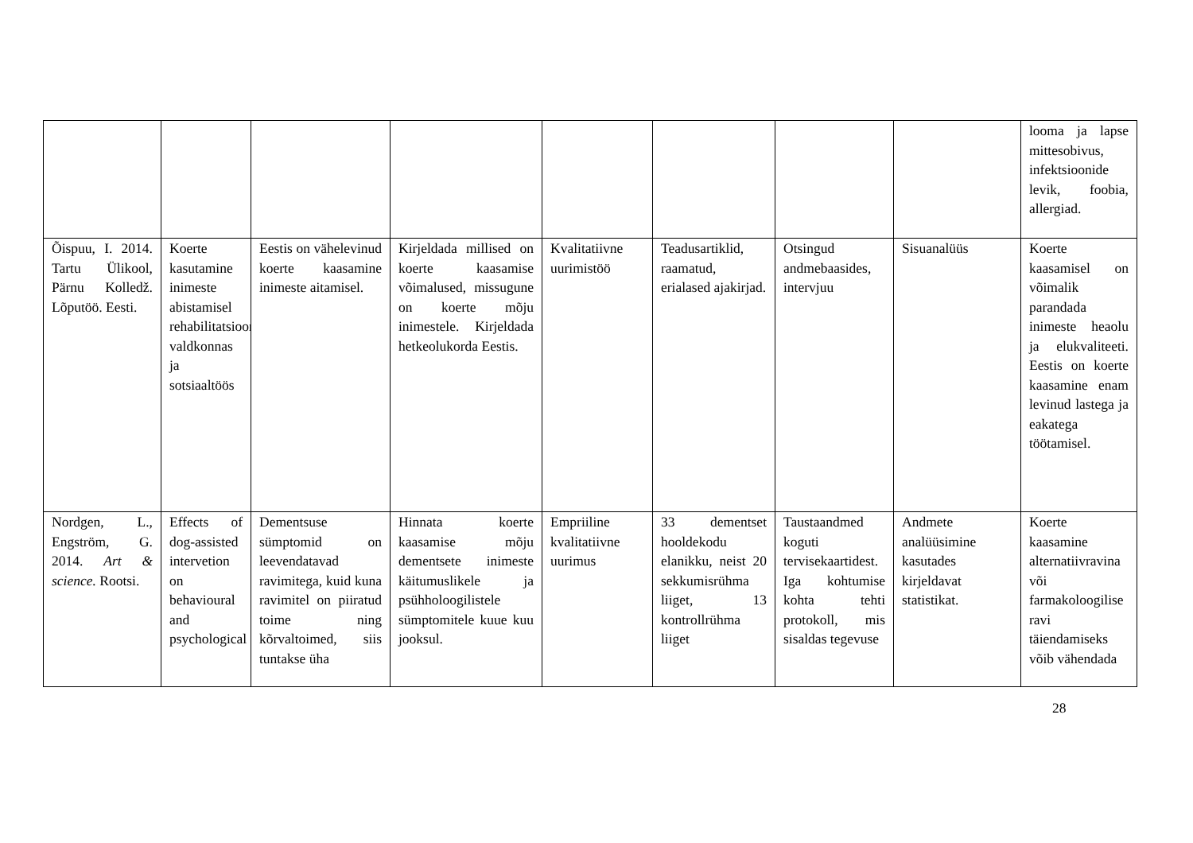| | | | | | | | | looma ja lapse mittesobivus, infektsioonide levik, foobia, allergiad. |
| Õispuu, I. 2014. Tartu Ülikool, Pärnu Kolledž. Lõputöö. Eesti. | Koerte kasutamine inimeste abistamisel rehabilitatsiooni valdkonnas ja sotsiaaltöös | Eestis on vähelevinud koerte kaasamine inimeste aitamisel. | Kirjeldada millised on koerte kaasamise võimalused, missugune on koerte mõju inimestele. Kirjeldada hetkeolukorda Eestis. | Kvalitatiivne uurimistöö | Teadusartiklid, raamatud, erialased ajakirjad. | Otsingud andmebaasides, intervjuu | Sisuanalüüs | Koerte kaasamisel on võimalik parandada inimeste heaolu ja elukvaliteeti. Eestis on koerte kaasamine enam levinud lastega ja eakatega töötamisel. |
| Nordgen, L., Engström, G. 2014. Art & science. Rootsi. | Effects of dog-assisted intervetion on behavioural and psychological | Dementsuse sümptomid on leevendatavad ravimitega, kuid kuna ravimitel on piiratud toime ning kõrvaltoimed, siis tuntakse üha | Hinnata koerte kaasamise mõju dementsete inimeste käitumuslikele ja psühholoogilistele sümptomitele kuue kuu jooksul. | Empriiline kvalitatiivne uurimus | 33 dementset hooldekodu elanikku, neist 20 sekkumisrühma liiget, 13 kontrollrühma liiget | Taustaandmed koguti tervisekaartidest. Iga kohtumise kohta tehti protokoll, mis sisaldas tegevuse | Andmete analüüsimine kasutades kirjeldavat statistikat. | Koerte kaasamine alternatiivravina või farmakoloogilise ravi täiendamiseks võib vähendada |
28